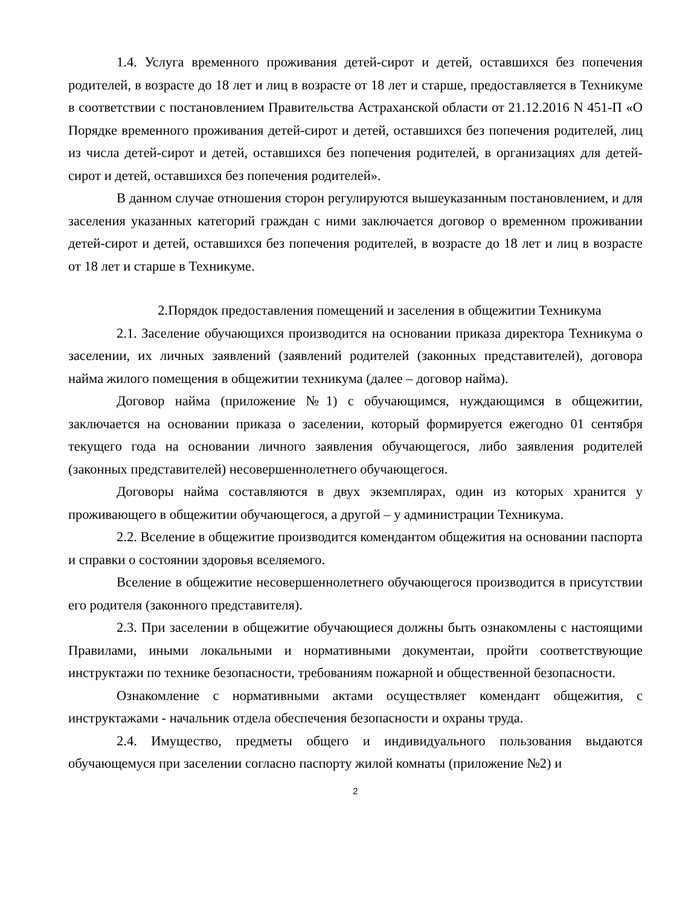1.4. Услуга временного проживания детей-сирот и детей, оставшихся без попечения родителей, в возрасте до 18 лет и лиц в возрасте от 18 лет и старше, предоставляется в Техникуме в соответствии с постановлением Правительства Астраханской области от 21.12.2016 N 451-П «О Порядке временного проживания детей-сирот и детей, оставшихся без попечения родителей, лиц из числа детей-сирот и детей, оставшихся без попечения родителей, в организациях для детей-сирот и детей, оставшихся без попечения родителей».
В данном случае отношения сторон регулируются вышеуказанным постановлением, и для заселения указанных категорий граждан с ними заключается договор о временном проживании детей-сирот и детей, оставшихся без попечения родителей, в возрасте до 18 лет и лиц в возрасте от 18 лет и старше в Техникуме.
2.Порядок предоставления помещений и заселения в общежитии Техникума
2.1. Заселение обучающихся производится на основании приказа директора Техникума о заселении, их личных заявлений (заявлений родителей (законных представителей), договора найма жилого помещения в общежитии техникума (далее – договор найма).
Договор найма (приложение №1) с обучающимся, нуждающимся в общежитии, заключается на основании приказа о заселении, который формируется ежегодно 01 сентября текущего года на основании личного заявления обучающегося, либо заявления родителей (законных представителей) несовершеннолетнего обучающегося.
Договоры найма составляются в двух экземплярах, один из которых хранится у проживающего в общежитии обучающегося, а другой – у администрации Техникума.
2.2. Вселение в общежитие производится комендантом общежития на основании паспорта и справки о состоянии здоровья вселяемого.
Вселение в общежитие несовершеннолетнего обучающегося производится в присутствии его родителя (законного представителя).
2.3. При заселении в общежитие обучающиеся должны быть ознакомлены с настоящими Правилами, иными локальными и нормативными документаи, пройти соответствующие инструктажи по технике безопасности, требованиям пожарной и общественной безопасности.
Ознакомление с нормативными актами осуществляет комендант общежития, с инструктажами - начальник отдела обеспечения безопасности и охраны труда.
2.4. Имущество, предметы общего и индивидуального пользования выдаются обучающемуся при заселении согласно паспорту жилой комнаты (приложение №2) и
2